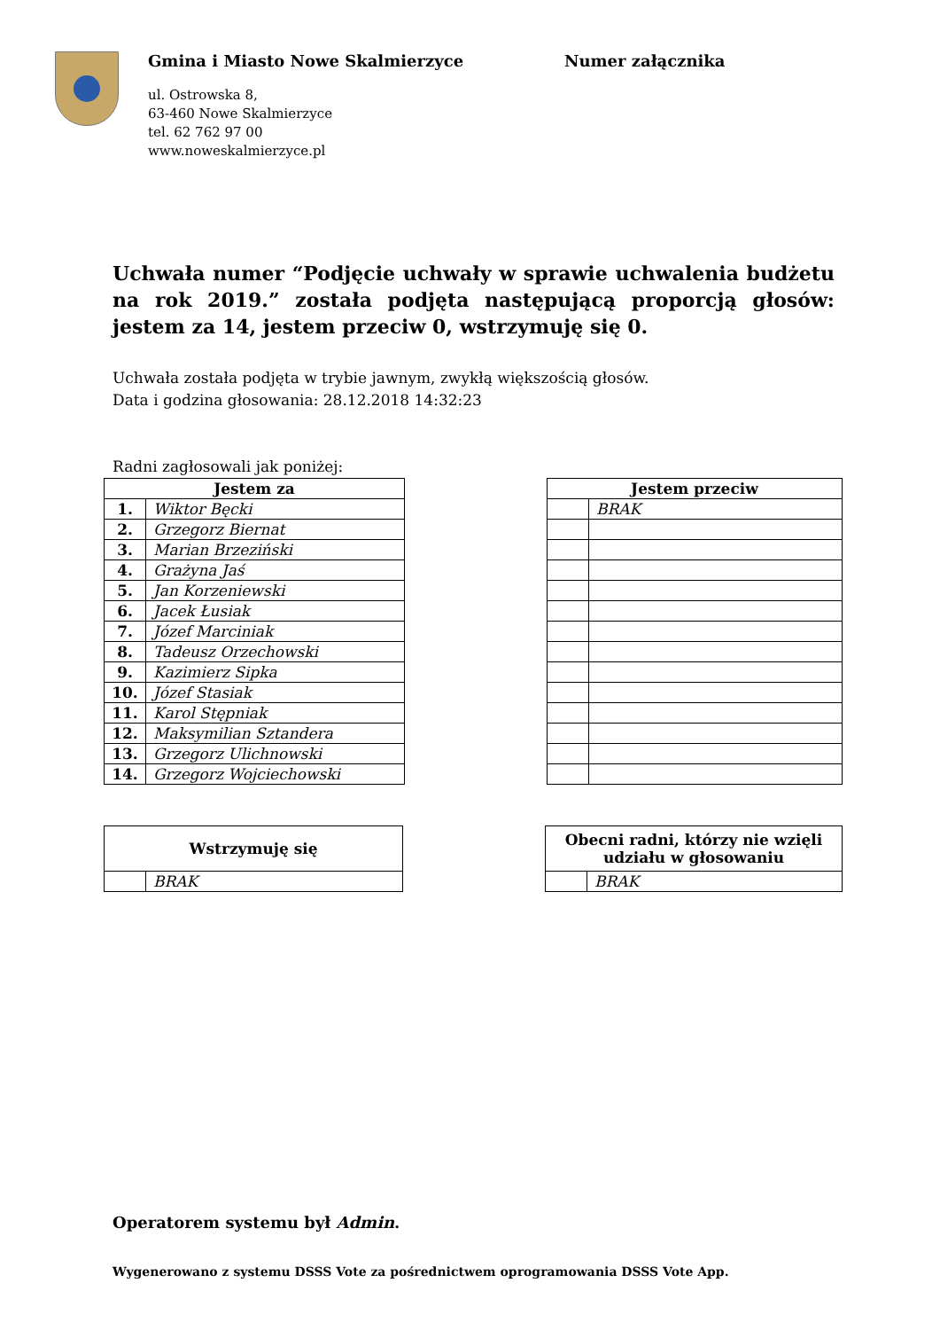Gmina i Miasto Nowe Skalmierzyce
ul. Ostrowska 8,
63-460 Nowe Skalmierzyce
tel. 62 762 97 00
www.noweskalmierzyce.pl
Numer załącznika
Uchwała numer “Podjęcie uchwały w sprawie uchwalenia budżetu na rok 2019.” została podjęta następującą proporcją głosów: jestem za 14, jestem przeciw 0, wstrzymuję się 0.
Uchwała została podjęta w trybie jawnym, zwykłą większością głosów.
Data i godzina głosowania: 28.12.2018 14:32:23
Radni zagłosowali jak poniżej:
| Jestem za | |
| --- | --- |
| 1. | Wiktor Bęcki |
| 2. | Grzegorz Biernat |
| 3. | Marian Brzeziński |
| 4. | Grażyna Jaś |
| 5. | Jan Korzeniewski |
| 6. | Jacek Łusiak |
| 7. | Józef Marciniak |
| 8. | Tadeusz Orzechowski |
| 9. | Kazimierz Sipka |
| 10. | Józef Stasiak |
| 11. | Karol Stępniak |
| 12. | Maksymilian Sztandera |
| 13. | Grzegorz Ulichnowski |
| 14. | Grzegorz Wojciechowski |
| Jestem przeciw | |
| --- | --- |
| | BRAK |
| Wstrzymuję się | |
| --- | --- |
| | BRAK |
| Obecni radni, którzy nie wzięli udziału w głosowaniu | |
| --- | --- |
| | BRAK |
Operatorem systemu był Admin.
Wygenerowano z systemu DSSS Vote za pośrednictwem oprogramowania DSSS Vote App.